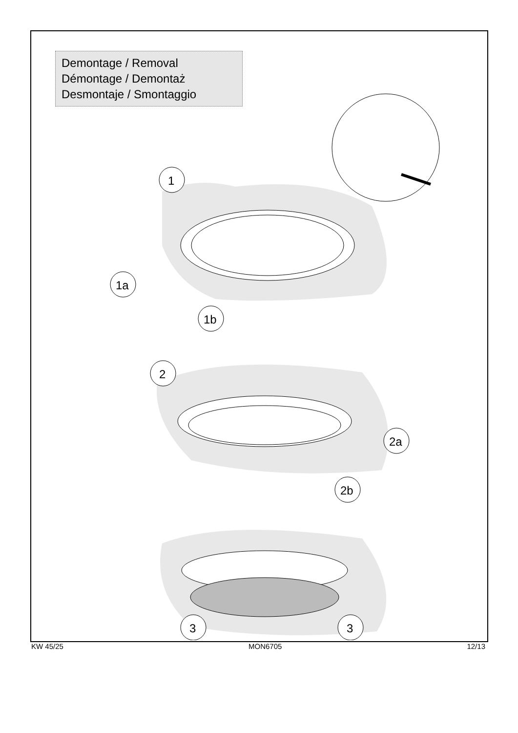Demontage / Removal
Démontage / Demontaż
Desmontaje / Smontaggio
1
1a
1b
2
2a
2b
3
3
KW 45/25 MON6705 12/13